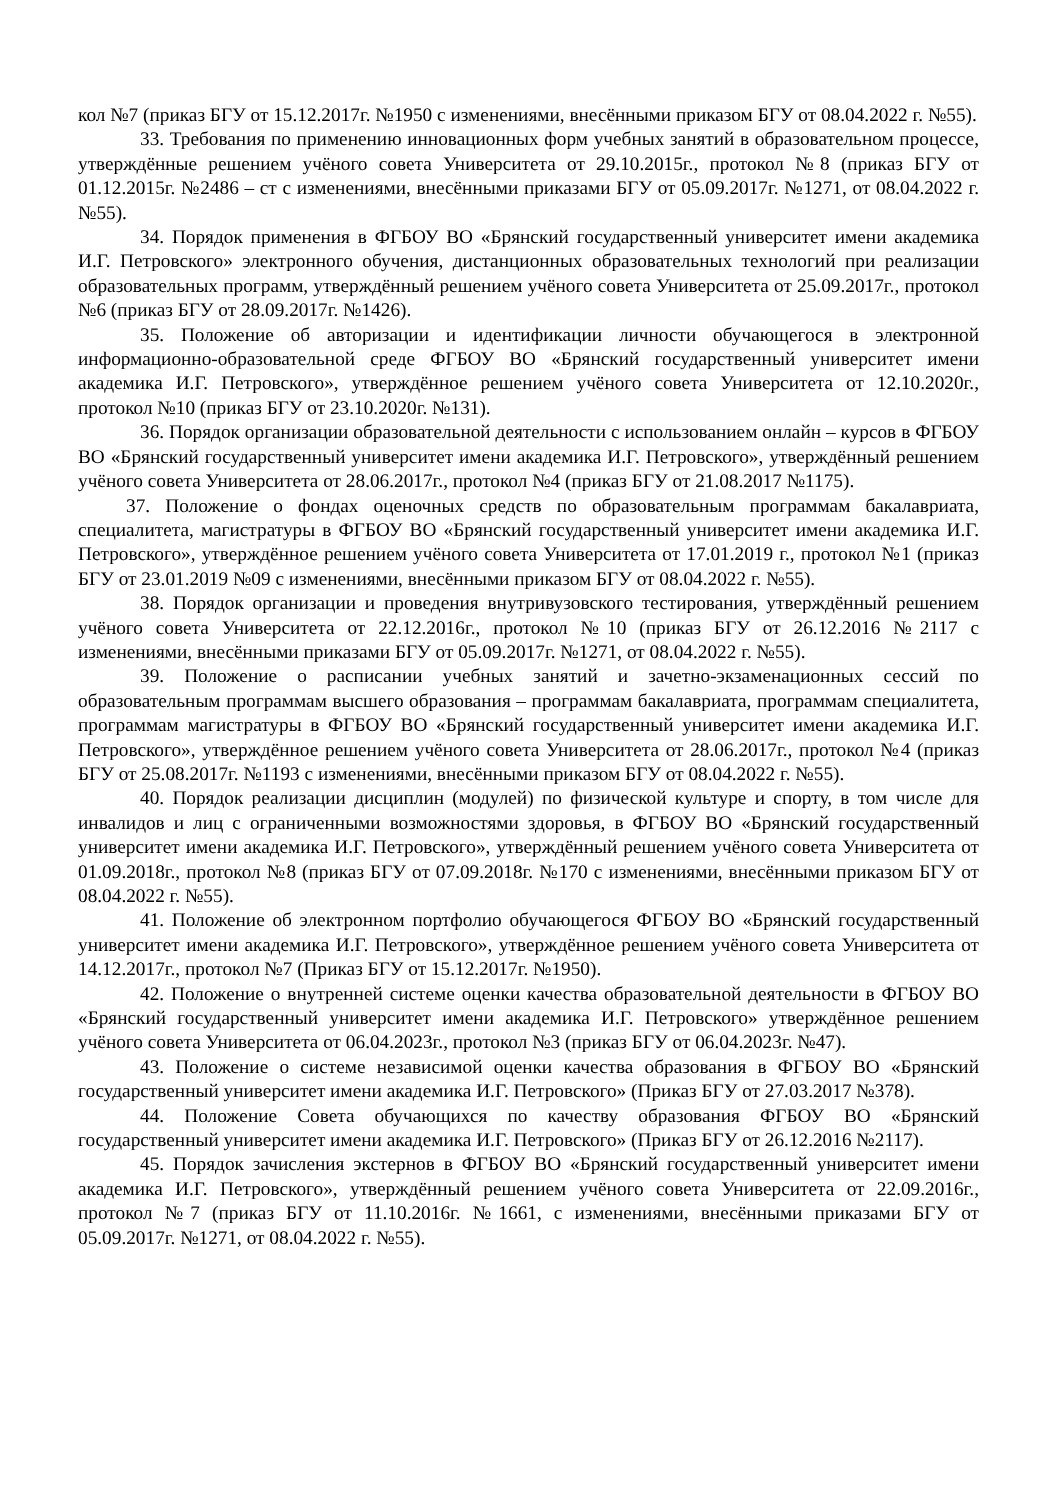кол №7 (приказ БГУ от 15.12.2017г. №1950 с изменениями, внесёнными приказом БГУ от 08.04.2022 г. №55).
33. Требования по применению инновационных форм учебных занятий в образовательном процессе, утверждённые решением учёного совета Университета от 29.10.2015г., протокол №8 (приказ БГУ от 01.12.2015г. №2486 – ст с изменениями, внесёнными приказами БГУ от 05.09.2017г. №1271, от 08.04.2022 г. №55).
34. Порядок применения в ФГБОУ ВО «Брянский государственный университет имени академика И.Г. Петровского» электронного обучения, дистанционных образовательных технологий при реализации образовательных программ, утверждённый решением учёного совета Университета от 25.09.2017г., протокол №6 (приказ БГУ от 28.09.2017г. №1426).
35. Положение об авторизации и идентификации личности обучающегося в электронной информационно-образовательной среде ФГБОУ ВО «Брянский государственный университет имени академика И.Г. Петровского», утверждённое решением учёного совета Университета от 12.10.2020г., протокол №10 (приказ БГУ от 23.10.2020г. №131).
36. Порядок организации образовательной деятельности с использованием онлайн – курсов в ФГБОУ ВО «Брянский государственный университет имени академика И.Г. Петровского», утверждённый решением учёного совета Университета от 28.06.2017г., протокол №4 (приказ БГУ от 21.08.2017 №1175).
37. Положение о фондах оценочных средств по образовательным программам бакалавриата, специалитета, магистратуры в ФГБОУ ВО «Брянский государственный университет имени академика И.Г. Петровского», утверждённое решением учёного совета Университета от 17.01.2019 г., протокол №1 (приказ БГУ от 23.01.2019 №09 с изменениями, внесёнными приказом БГУ от 08.04.2022 г. №55).
38. Порядок организации и проведения внутривузовского тестирования, утверждённый решением учёного совета Университета от 22.12.2016г., протокол №10 (приказ БГУ от 26.12.2016 №2117 с изменениями, внесёнными приказами БГУ от 05.09.2017г. №1271, от 08.04.2022 г. №55).
39. Положение о расписании учебных занятий и зачетно-экзаменационных сессий по образовательным программам высшего образования – программам бакалавриата, программам специалитета, программам магистратуры в ФГБОУ ВО «Брянский государственный университет имени академика И.Г. Петровского», утверждённое решением учёного совета Университета от 28.06.2017г., протокол №4 (приказ БГУ от 25.08.2017г. №1193 с изменениями, внесёнными приказом БГУ от 08.04.2022 г. №55).
40. Порядок реализации дисциплин (модулей) по физической культуре и спорту, в том числе для инвалидов и лиц с ограниченными возможностями здоровья, в ФГБОУ ВО «Брянский государственный университет имени академика И.Г. Петровского», утверждённый решением учёного совета Университета от 01.09.2018г., протокол №8 (приказ БГУ от 07.09.2018г. №170 с изменениями, внесёнными приказом БГУ от 08.04.2022 г. №55).
41. Положение об электронном портфолио обучающегося ФГБОУ ВО «Брянский государственный университет имени академика И.Г. Петровского», утверждённое решением учёного совета Университета от 14.12.2017г., протокол №7 (Приказ БГУ от 15.12.2017г. №1950).
42. Положение о внутренней системе оценки качества образовательной деятельности в ФГБОУ ВО «Брянский государственный университет имени академика И.Г. Петровского» утверждённое решением учёного совета Университета от 06.04.2023г., протокол №3 (приказ БГУ от 06.04.2023г. №47).
43. Положение о системе независимой оценки качества образования в ФГБОУ ВО «Брянский государственный университет имени академика И.Г. Петровского» (Приказ БГУ от 27.03.2017 №378).
44. Положение Совета обучающихся по качеству образования ФГБОУ ВО «Брянский государственный университет имени академика И.Г. Петровского» (Приказ БГУ от 26.12.2016 №2117).
45. Порядок зачисления экстернов в ФГБОУ ВО «Брянский государственный университет имени академика И.Г. Петровского», утверждённый решением учёного совета Университета от 22.09.2016г., протокол №7 (приказ БГУ от 11.10.2016г. №1661, с изменениями, внесёнными приказами БГУ от 05.09.2017г. №1271, от 08.04.2022 г. №55).